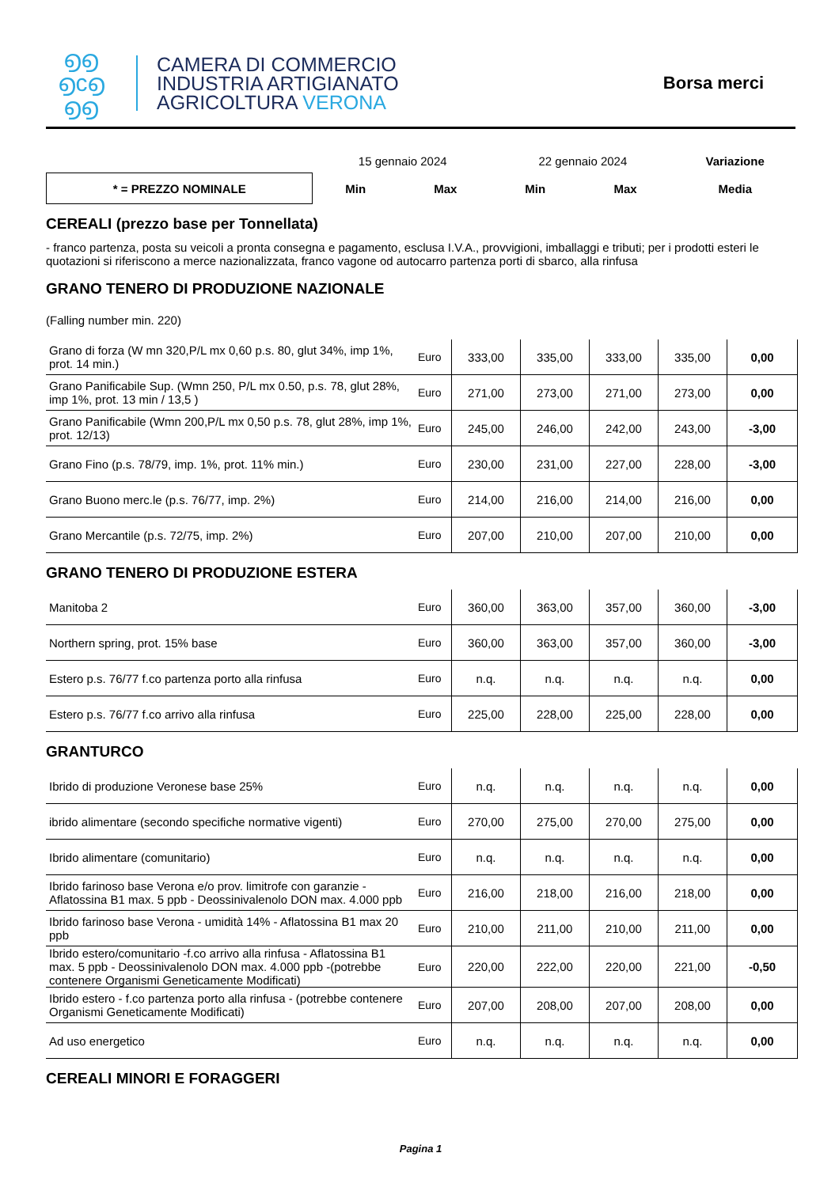൭൭
൭c൭
൭൭
CAMERA DI COMMERCIO
INDUSTRIA ARTIGIANATO
AGRICOLTURA VERONA
Borsa merci
| | 15 gennaio 2024 | | 22 gennaio 2024 | | Variazione |
| * = PREZZO NOMINALE | Min | Max | Min | Max | Media |
CEREALI (prezzo base per Tonnellata)
- franco partenza, posta su veicoli a pronta consegna e pagamento, esclusa I.V.A., provvigioni, imballaggi e tributi; per i prodotti esteri le quotazioni si riferiscono a merce nazionalizzata, franco vagone od autocarro partenza porti di sbarco, alla rinfusa
GRANO TENERO DI PRODUZIONE NAZIONALE
(Falling number min. 220)
| Grano di forza (W mn 320,P/L mx 0,60 p.s. 80, glut 34%, imp 1%, prot. 14 min.) | Euro | 333,00 | 335,00 | 333,00 | 335,00 | 0,00 |
| Grano Panificabile Sup. (Wmn 250, P/L mx 0.50, p.s. 78, glut 28%, imp 1%, prot. 13 min / 13,5 ) | Euro | 271,00 | 273,00 | 271,00 | 273,00 | 0,00 |
| Grano Panificabile (Wmn 200,P/L mx 0,50 p.s. 78, glut 28%, imp 1%, prot. 12/13) | Euro | 245,00 | 246,00 | 242,00 | 243,00 | -3,00 |
| Grano Fino (p.s. 78/79, imp. 1%, prot. 11% min.) | Euro | 230,00 | 231,00 | 227,00 | 228,00 | -3,00 |
| Grano Buono merc.le (p.s. 76/77, imp. 2%) | Euro | 214,00 | 216,00 | 214,00 | 216,00 | 0,00 |
| Grano Mercantile (p.s. 72/75, imp. 2%) | Euro | 207,00 | 210,00 | 207,00 | 210,00 | 0,00 |
GRANO TENERO DI PRODUZIONE ESTERA
| Manitoba 2 | Euro | 360,00 | 363,00 | 357,00 | 360,00 | -3,00 |
| Northern spring, prot. 15% base | Euro | 360,00 | 363,00 | 357,00 | 360,00 | -3,00 |
| Estero p.s. 76/77 f.co partenza porto alla rinfusa | Euro | n.q. | n.q. | n.q. | n.q. | 0,00 |
| Estero p.s. 76/77 f.co arrivo alla rinfusa | Euro | 225,00 | 228,00 | 225,00 | 228,00 | 0,00 |
GRANTURCO
| Ibrido di produzione Veronese base 25% | Euro | n.q. | n.q. | n.q. | n.q. | 0,00 |
| ibrido alimentare (secondo specifiche normative vigenti) | Euro | 270,00 | 275,00 | 270,00 | 275,00 | 0,00 |
| Ibrido alimentare (comunitario) | Euro | n.q. | n.q. | n.q. | n.q. | 0,00 |
| Ibrido farinoso base Verona e/o prov. limitrofe con garanzie - Aflatossina B1 max. 5 ppb - Deossinivalenolo DON max. 4.000 ppb | Euro | 216,00 | 218,00 | 216,00 | 218,00 | 0,00 |
| Ibrido farinoso base Verona - umidità 14% - Aflatossina B1 max 20 ppb | Euro | 210,00 | 211,00 | 210,00 | 211,00 | 0,00 |
| Ibrido estero/comunitario -f.co arrivo alla rinfusa - Aflatossina B1 max. 5 ppb - Deossinivalenolo DON max. 4.000 ppb -(potrebbe contenere Organismi Geneticamente Modificati) | Euro | 220,00 | 222,00 | 220,00 | 221,00 | -0,50 |
| Ibrido estero - f.co partenza porto alla rinfusa - (potrebbe contenere Organismi Geneticamente Modificati) | Euro | 207,00 | 208,00 | 207,00 | 208,00 | 0,00 |
| Ad uso energetico | Euro | n.q. | n.q. | n.q. | n.q. | 0,00 |
CEREALI MINORI E FORAGGERI
Pagina 1